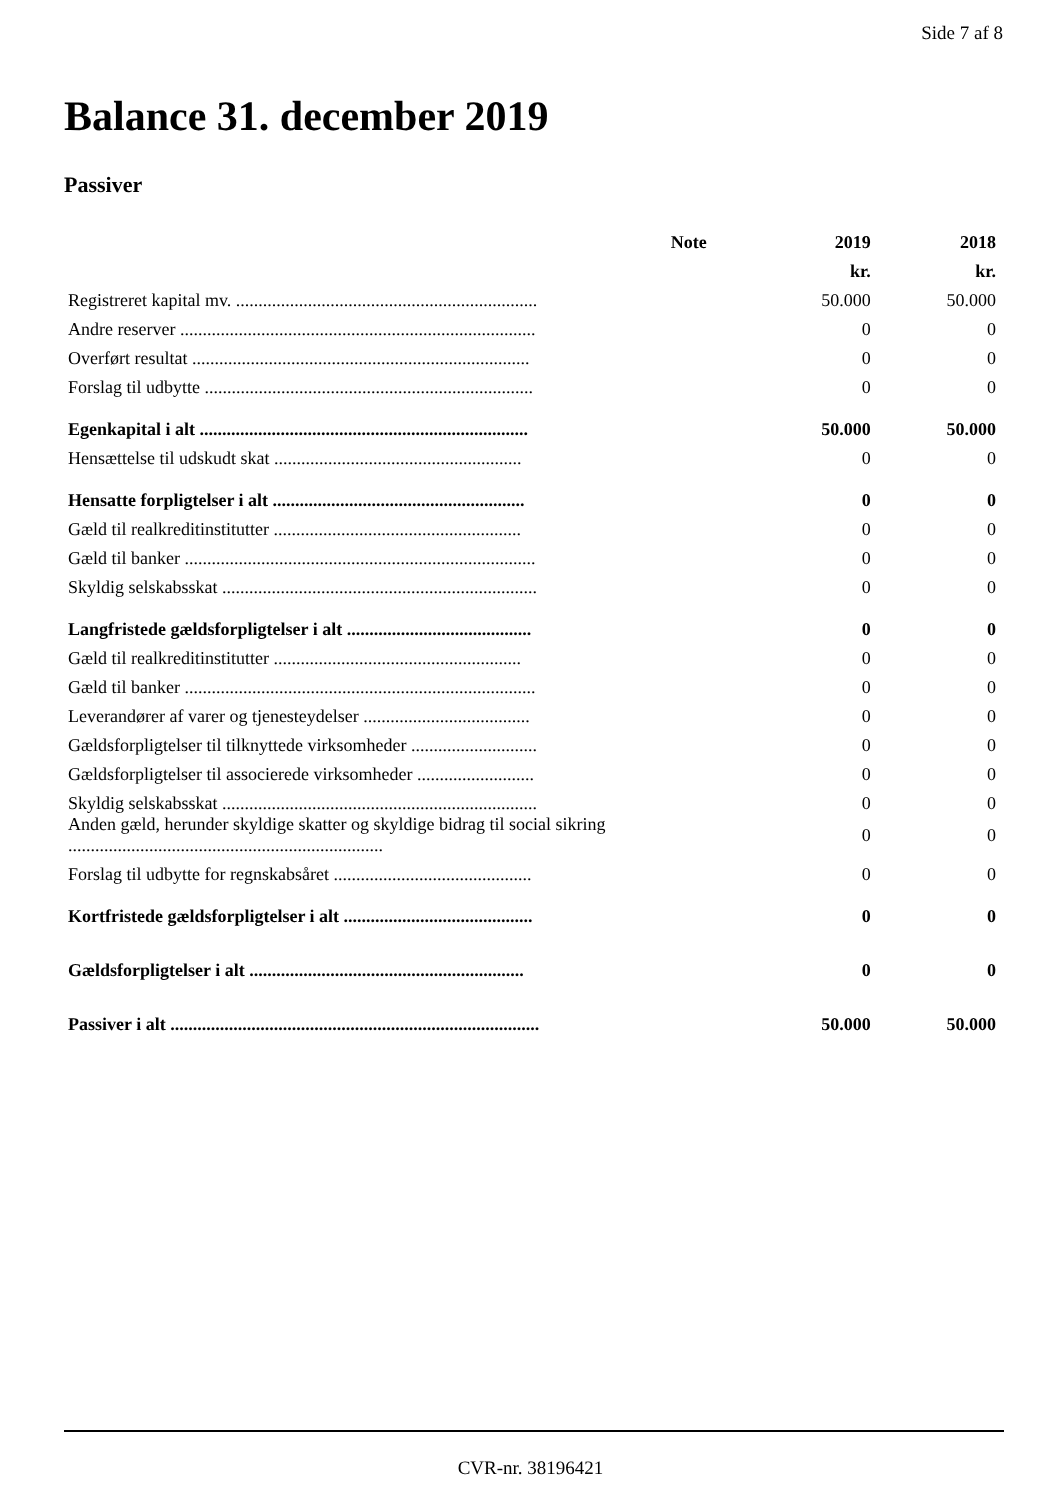Side 7 af 8
Balance 31. december 2019
Passiver
| | Note | 2019 | 2018 |
| --- | --- | --- | --- |
| | | kr. | kr. |
| Registreret kapital mv. ................................................................... | | 50.000 | 50.000 |
| Andre reserver ............................................................................... | | 0 | 0 |
| Overført resultat ........................................................................... | | 0 | 0 |
| Forslag til udbytte ......................................................................... | | 0 | 0 |
| Egenkapital i alt ......................................................................... | | 50.000 | 50.000 |
| Hensættelse til udskudt skat ....................................................... | | 0 | 0 |
| Hensatte forpligtelser i alt ........................................................ | | 0 | 0 |
| Gæld til realkreditinstitutter ....................................................... | | 0 | 0 |
| Gæld til banker .............................................................................. | | 0 | 0 |
| Skyldig selskabsskat ...................................................................... | | 0 | 0 |
| Langfristede gældsforpligtelser i alt ......................................... | | 0 | 0 |
| Gæld til realkreditinstitutter ....................................................... | | 0 | 0 |
| Gæld til banker .............................................................................. | | 0 | 0 |
| Leverandører af varer og tjenesteydelser ..................................... | | 0 | 0 |
| Gældsforpligtelser til tilknyttede virksomheder ............................ | | 0 | 0 |
| Gældsforpligtelser til associerede virksomheder .......................... | | 0 | 0 |
| Skyldig selskabsskat ...................................................................... | | 0 | 0 |
| Anden gæld, herunder skyldige skatter og skyldige bidrag til social sikring ...................................................................... | | 0 | 0 |
| Forslag til udbytte for regnskabsåret ............................................ | | 0 | 0 |
| Kortfristede gældsforpligtelser i alt .......................................... | | 0 | 0 |
| Gældsforpligtelser i alt ............................................................. | | 0 | 0 |
| Passiver i alt .................................................................................. | | 50.000 | 50.000 |
CVR-nr. 38196421